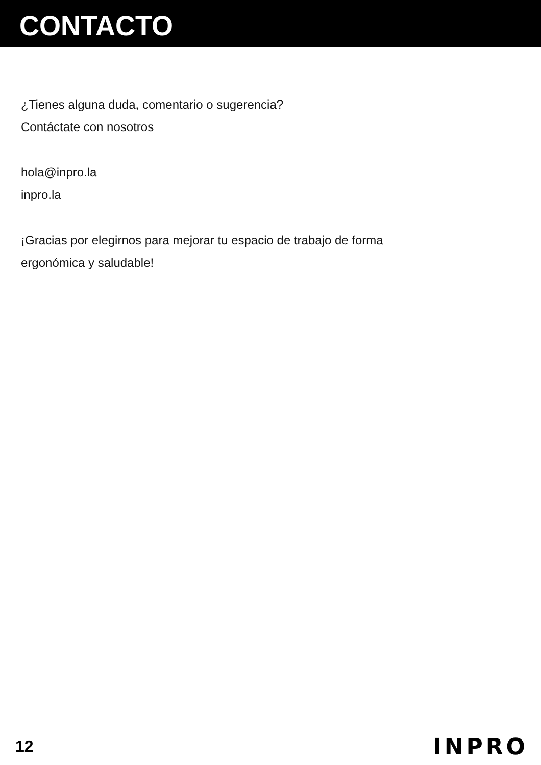CONTACTO
¿Tienes alguna duda, comentario o sugerencia?
Contáctate con nosotros
hola@inpro.la
inpro.la
¡Gracias por elegirnos para mejorar tu espacio de trabajo de forma
ergonómica y saludable!
12 INPRO